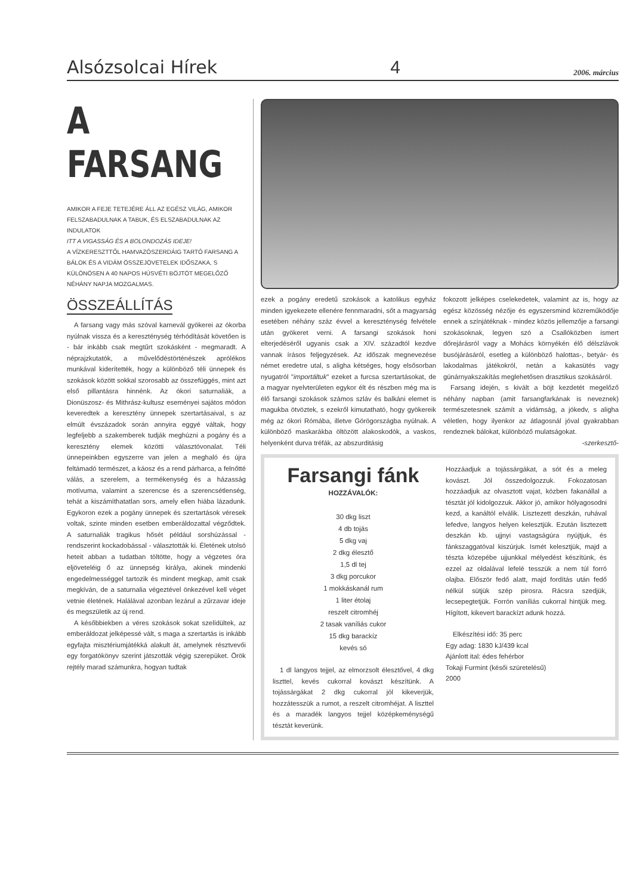Alsózsolcai Hírek 4 2006. március
A FARSANG
AMIKOR A FEJE TETEJÉRE ÁLL AZ EGÉSZ VILÁG, AMIKOR FELSZABADULNAK A TABUK, ÉS ELSZABADULNAK AZ INDULATOK
ITT A VIGASSÁG ÉS A BOLONDOZÁS IDEJE!
A VÍZKERESZTTŐL HAMVAZÓSZERDÁIG TARTÓ FARSANG A BÁLOK ÉS A VIDÁM ÖSSZEJÖVETELEK IDŐSZAKA, S KÜLÖNÖSEN A 40 NAPOS HÚSVÉTI BÖJTÖT MEGELŐZŐ NÉHÁNY NAPJA MOZGALMAS.
ÖSSZEÁLLÍTÁS
A farsang vagy más szóval karnevál gyökerei az ókorba nyúlnak vissza és a kereszténység térhódítását követően is - bár inkább csak megtűrt szokásként - megmaradt. A néprajzkutatók, a művelődéstörténészek aprólékos munkával kiderítették, hogy a különböző téli ünnepek és szokások között sokkal szorosabb az összefüggés, mint azt első pillantásra hinnénk. Az ókori saturnaliák, a Dionüszosz- és Mithrász-kultusz eseményei sajátos módon keveredtek a keresztény ünnepek szertartásaival, s az elmúlt évszázadok során annyira eggyé váltak, hogy legfeljebb a szakemberek tudják meghúzni a pogány és a keresztény elemek közötti választóvonalat. Téli ünnepeinkben egyszerre van jelen a meghaló és újra feltámadó természet, a káosz és a rend párharca, a felnőtté válás, a szerelem, a termékenység és a házasság motívuma, valamint a szerencse és a szerencsétlenség, tehát a kiszámíthatatlan sors, amely ellen hiába lázadunk. Egykoron ezek a pogány ünnepek és szertartások véresek voltak, szinte minden esetben emberáldozattal végződtek. A saturnaliák tragikus hősét például sorshúzással - rendszerint kockadobással - választották ki. Életének utolsó heteit abban a tudatban töltötte, hogy a végzetes óra eljöveteléig ő az ünnepség királya, akinek mindenki engedelmességgel tartozik és mindent megkap, amit csak megkíván, de a saturnalia végeztével önkezével kell véget vetnie életének. Halálával azonban lezárul a zűrzavar ideje és megszületik az új rend.
A későbbiekben a véres szokások sokat szelídültek, az emberáldozat jelképessé vált, s maga a szertartás is inkább egyfajta misztériumjátékká alakult át, amelynek résztvevői egy forgatókönyv szerint játszották végig szerepüket. Örök rejtély marad számunkra, hogyan tudtak
ezek a pogány eredetű szokások a katolikus egyház minden igyekezete ellenére fennmaradni, sőt a magyarság esetében néhány száz évvel a kereszténység felvétele után gyökeret verni. A farsangi szokások honi elterjedéséről ugyanis csak a XIV. századtól kezdve vannak írásos feljegyzések. Az időszak megnevezése német eredetre utal, s aligha kétséges, hogy elsősorban nyugatról "importáltuk" ezeket a furcsa szertartásokat, de a magyar nyelvterületen egykor élt és részben még ma is élő farsangi szokások számos szláv és balkáni elemet is magukba ötvöztek, s ezekről kimutatható, hogy gyökereik még az ókori Rómába, illetve Görögországba nyúlnak. A különböző maskarákba öltözött alakoskodók, a vaskos, helyenként durva tréfák, az abszurditásig
fokozott jelképes cselekedetek, valamint az is, hogy az egész közösség nézője és egyszersmind közreműködője ennek a színjátéknak - mindez közös jellemzője a farsangi szokásoknak, legyen szó a Csallóközben ismert dőrejárásról vagy a Mohács környékén élő délszlávok busójárásáról, esetleg a különböző halottas-, betyár- és lakodalmas játékokról, netán a kakasütés vagy gúnárnyakszakítás meglehetősen drasztikus szokásáról.
Farsang idején, s kivált a böjt kezdetét megelőző néhány napban (amit farsangfarkának is neveznek) természetesnek számít a vidámság, a jókedv, s aligha véletlen, hogy ilyenkor az átlagosnál jóval gyakrabban rendeznek bálokat, különböző mulatságokat.
-szerkesztő-
Farsangi fánk
HOZZÁVALÓK:
30 dkg liszt
4 db tojás
5 dkg vaj
2 dkg élesztő
1,5 dl tej
3 dkg porcukor
1 mokkáskanál rum
1 liter étolaj
reszelt citromhéj
2 tasak vaníliás cukor
15 dkg barackíz
kevés só
1 dl langyos tejjel, az elmorzsolt élesztővel, 4 dkg liszttel, kevés cukorral kovászt készítünk. A tojássárgákat 2 dkg cukorral jól kikeverjük, hozzátesszük a rumot, a reszelt citromhéjat. A liszttel és a maradék langyos tejjel középkeménységű tésztát keverünk.
Hozzáadjuk a tojássárgákat, a sót és a meleg kovászt. Jól összedolgozzuk. Fokozatosan hozzáadjuk az olvasztott vajat, közben fakanállal a tésztát jól kidolgozzuk. Akkor jó, amikor hólyagosodni kezd, a kanáltól elválik. Lisztezett deszkán, ruhával lefedve, langyos helyen kelesztjük. Ezután lisztezett deszkán kb. ujjnyi vastagságúra nyújtjuk, és fánkszaggatóval kiszúrjuk. Ismét kelesztjük, majd a tészta közepébe ujjunkkal mélyedést készítünk, és ezzel az oldalával lefelé tesszük a nem túl forró olajba. Először fedő alatt, majd fordítás után fedő nélkül sütjük szép pirosra. Rácsra szedjük, lecsepegtetjük. Forrón vaníliás cukorral hintjük meg. Hígított, kikevert barackízt adunk hozzá.
Elkészítési idő: 35 perc
Egy adag: 1830 kJ/439 kcal
Ajánlott ital: édes fehérbor
Tokaji Furmint (késői szüretelésű)
2000